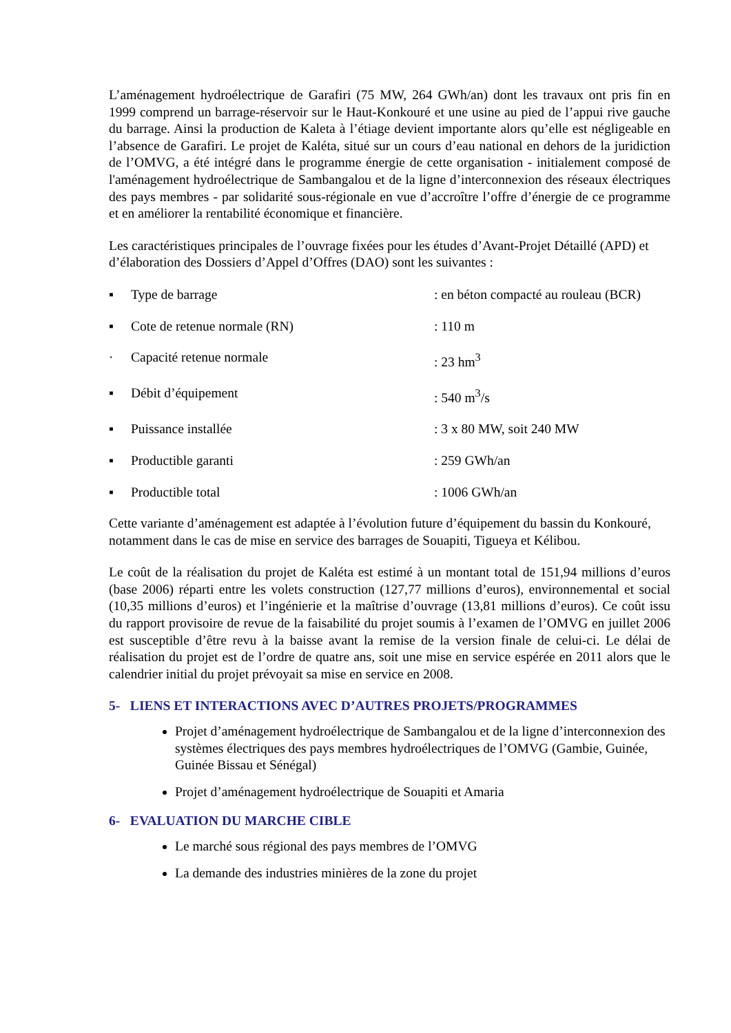L’aménagement hydroélectrique de Garafiri (75 MW, 264 GWh/an) dont les travaux ont pris fin en 1999 comprend un barrage-réservoir sur le Haut-Konkouré et une usine au pied de l’appui rive gauche du barrage. Ainsi la production de Kaleta à l’étiage devient importante alors qu’elle est négligeable en l’absence de Garafiri. Le projet de Kaléta, situé sur un cours d’eau national en dehors de la juridiction de l’OMVG, a été intégré dans le programme énergie de cette organisation - initialement composé de l'aménagement hydroélectrique de Sambangalou et de la ligne d’interconnexion des réseaux électriques des pays membres - par solidarité sous-régionale en vue d’accroître l’offre d’énergie de ce programme et en améliorer la rentabilité économique et financière.
Les caractéristiques principales de l’ouvrage fixées pour les études d’Avant-Projet Détaillé (APD) et d’élaboration des Dossiers d’Appel d’Offres (DAO) sont les suivantes :
▪ Type de barrage: en béton compacté au rouleau (BCR)
▪ Cote de retenue normale (RN): 110 m
· Capacité retenue normale: 23 hm<sup>3</sup>
▪ Débit d’équipement: 540 m<sup>3</sup>/s
▪ Puissance installée: 3 x 80 MW, soit 240 MW
▪ Productible garanti: 259 GWh/an
▪ Productible total: 1006 GWh/an
Cette variante d’aménagement est adaptée à l’évolution future d’équipement du bassin du Konkouré, notamment dans le cas de mise en service des barrages de Souapiti, Tigueya et Kélibou.
Le coût de la réalisation du projet de Kaléta est estimé à un montant total de 151,94 millions d’euros (base 2006) réparti entre les volets construction (127,77 millions d’euros), environnemental et social (10,35 millions d’euros) et l’ingénierie et la maîtrise d’ouvrage (13,81 millions d’euros). Ce coût issu du rapport provisoire de revue de la faisabilité du projet soumis à l’examen de l’OMVG en juillet 2006 est susceptible d’être revu à la baisse avant la remise de la version finale de celui-ci. Le délai de réalisation du projet est de l’ordre de quatre ans, soit une mise en service espérée en 2011 alors que le calendrier initial du projet prévoyait sa mise en service en 2008.
5- LIENS ET INTERACTIONS AVEC D’AUTRES PROJETS/PROGRAMMES
Projet d’aménagement hydroélectrique de Sambangalou et de la ligne d’interconnexion des systèmes électriques des pays membres hydroélectriques de l’OMVG (Gambie, Guinée, Guinée Bissau et Sénégal)
Projet d’aménagement hydroélectrique de Souapiti et Amaria
6- EVALUATION DU MARCHE CIBLE
Le marché sous régional des pays membres de l’OMVG
La demande des industries minières de la zone du projet